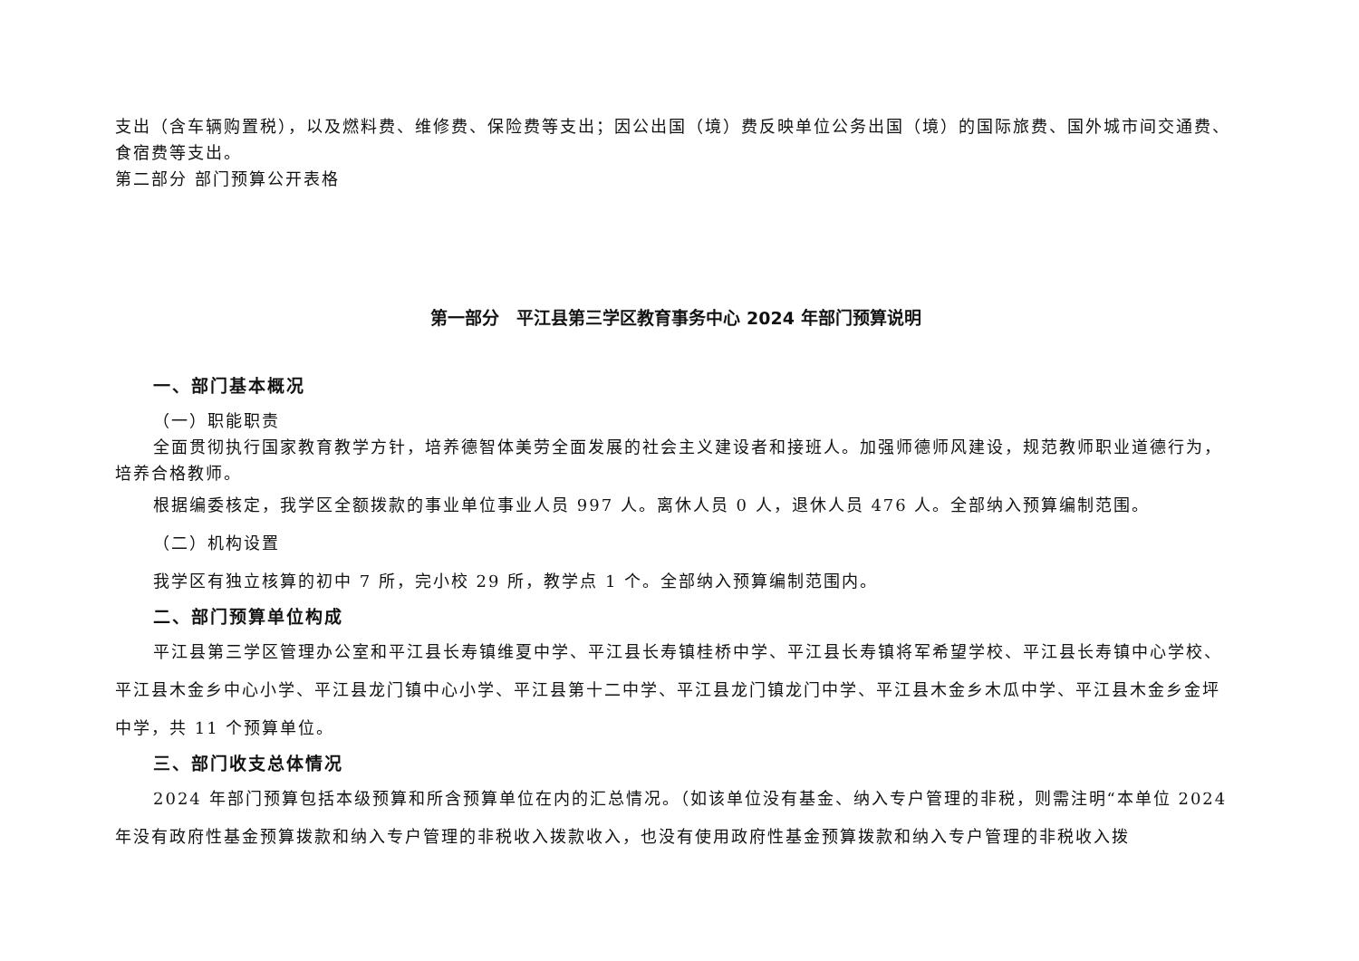支出（含车辆购置税），以及燃料费、维修费、保险费等支出；因公出国（境）费反映单位公务出国（境）的国际旅费、国外城市间交通费、食宿费等支出。
第二部分 部门预算公开表格
第一部分　平江县第三学区教育事务中心 2024 年部门预算说明
一、部门基本概况
（一）职能职责
全面贯彻执行国家教育教学方针，培养德智体美劳全面发展的社会主义建设者和接班人。加强师德师风建设，规范教师职业道德行为，培养合格教师。
根据编委核定，我学区全额拨款的事业单位事业人员 997 人。离休人员 0 人，退休人员 476 人。全部纳入预算编制范围。
（二）机构设置
我学区有独立核算的初中 7 所，完小校 29 所，教学点 1 个。全部纳入预算编制范围内。
二、部门预算单位构成
平江县第三学区管理办公室和平江县长寿镇维夏中学、平江县长寿镇桂桥中学、平江县长寿镇将军希望学校、平江县长寿镇中心学校、平江县木金乡中心小学、平江县龙门镇中心小学、平江县第十二中学、平江县龙门镇龙门中学、平江县木金乡木瓜中学、平江县木金乡金坪中学，共 11 个预算单位。
三、部门收支总体情况
2024 年部门预算包括本级预算和所含预算单位在内的汇总情况。（如该单位没有基金、纳入专户管理的非税，则需注明“本单位 2024 年没有政府性基金预算拨款和纳入专户管理的非税收入拨款收入，也没有使用政府性基金预算拨款和纳入专户管理的非税收入拨